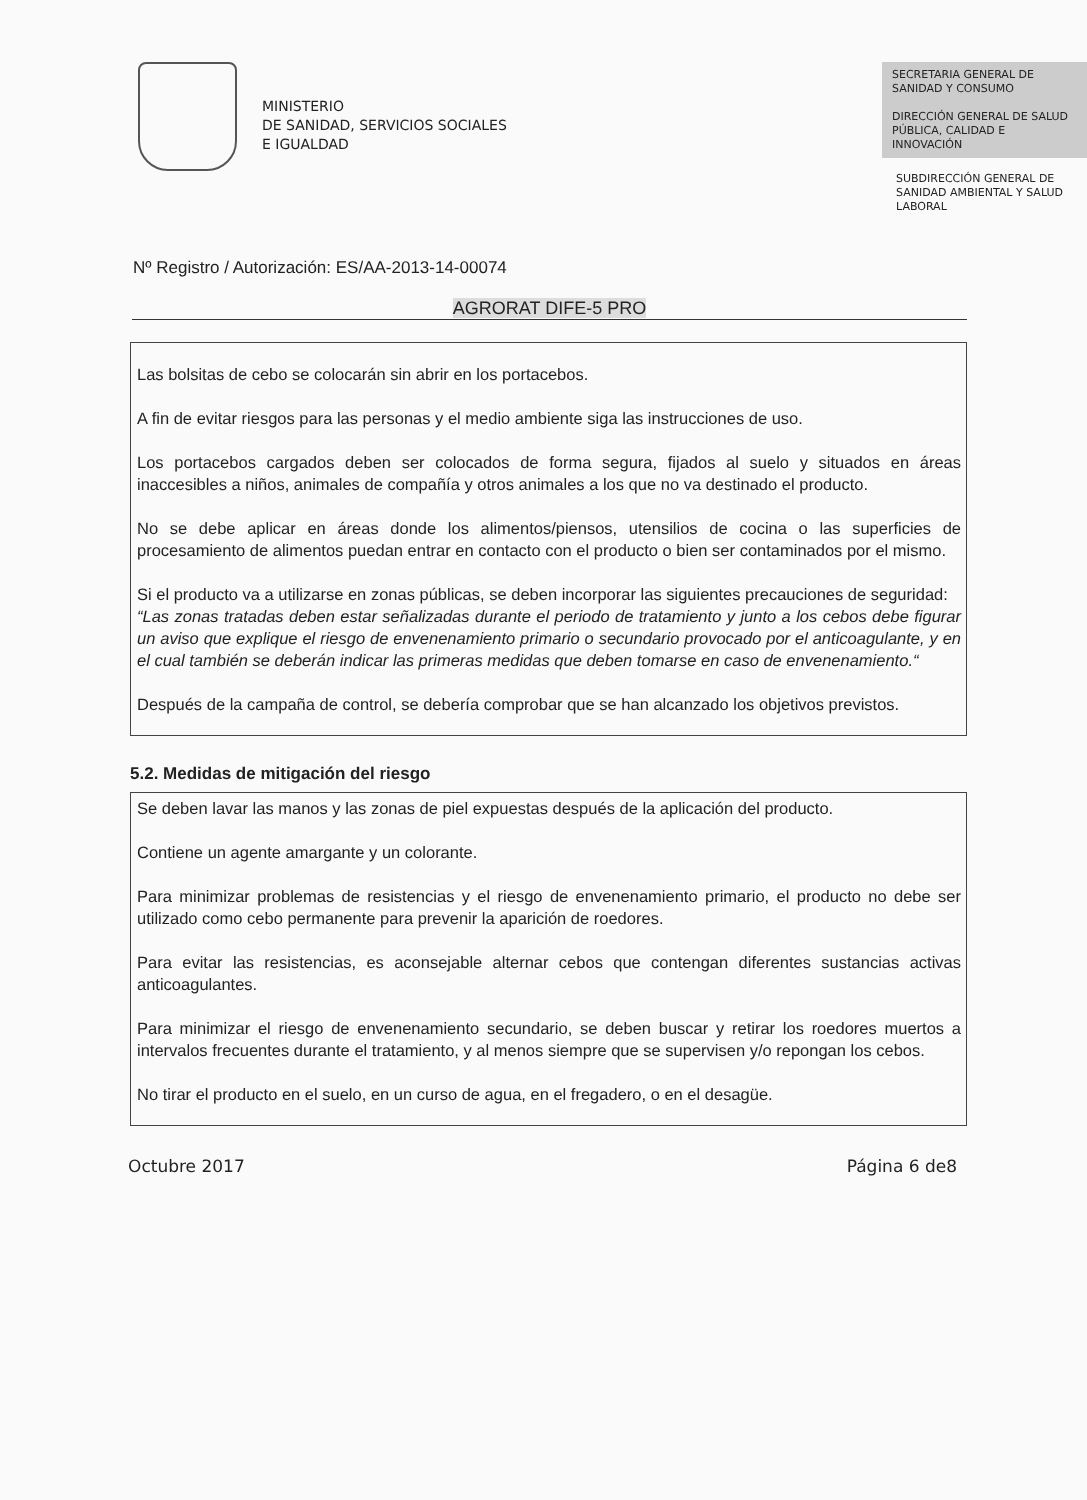MINISTERIO
DE SANIDAD, SERVICIOS SOCIALES
E IGUALDAD
SECRETARIA GENERAL DE SANIDAD Y CONSUMO
DIRECCIÓN GENERAL DE SALUD PÚBLICA, CALIDAD E INNOVACIÓN
SUBDIRECCIÓN GENERAL DE SANIDAD AMBIENTAL Y SALUD LABORAL
Nº Registro / Autorización: ES/AA-2013-14-00074
AGRORAT DIFE-5 PRO
Las bolsitas de cebo se colocarán sin abrir en los portacebos.
A fin de evitar riesgos para las personas y el medio ambiente siga las instrucciones de uso.
Los portacebos cargados deben ser colocados de forma segura, fijados al suelo y situados en áreas inaccesibles a niños, animales de compañía y otros animales a los que no va destinado el producto.
No se debe aplicar en áreas donde los alimentos/piensos, utensilios de cocina o las superficies de procesamiento de alimentos puedan entrar en contacto con el producto o bien ser contaminados por el mismo.
Si el producto va a utilizarse en zonas públicas, se deben incorporar las siguientes precauciones de seguridad:
“Las zonas tratadas deben estar señalizadas durante el periodo de tratamiento y junto a los cebos debe figurar un aviso que explique el riesgo de envenenamiento primario o secundario provocado por el anticoagulante, y en el cual también se deberán indicar las primeras medidas que deben tomarse en caso de envenenamiento.“
Después de la campaña de control, se debería comprobar que se han alcanzado los objetivos previstos.
5.2. Medidas de mitigación del riesgo
Se deben lavar las manos y las zonas de piel expuestas después de la aplicación del producto.
Contiene un agente amargante y un colorante.
Para minimizar problemas de resistencias y el riesgo de envenenamiento primario, el producto no debe ser utilizado como cebo permanente para prevenir la aparición de roedores.
Para evitar las resistencias, es aconsejable alternar cebos que contengan diferentes sustancias activas anticoagulantes.
Para minimizar el riesgo de envenenamiento secundario, se deben buscar y retirar los roedores muertos a intervalos frecuentes durante el tratamiento, y al menos siempre que se supervisen y/o repongan los cebos.
No tirar el producto en el suelo, en un curso de agua, en el fregadero, o en el desagüe.
Octubre 2017 Página 6 de8